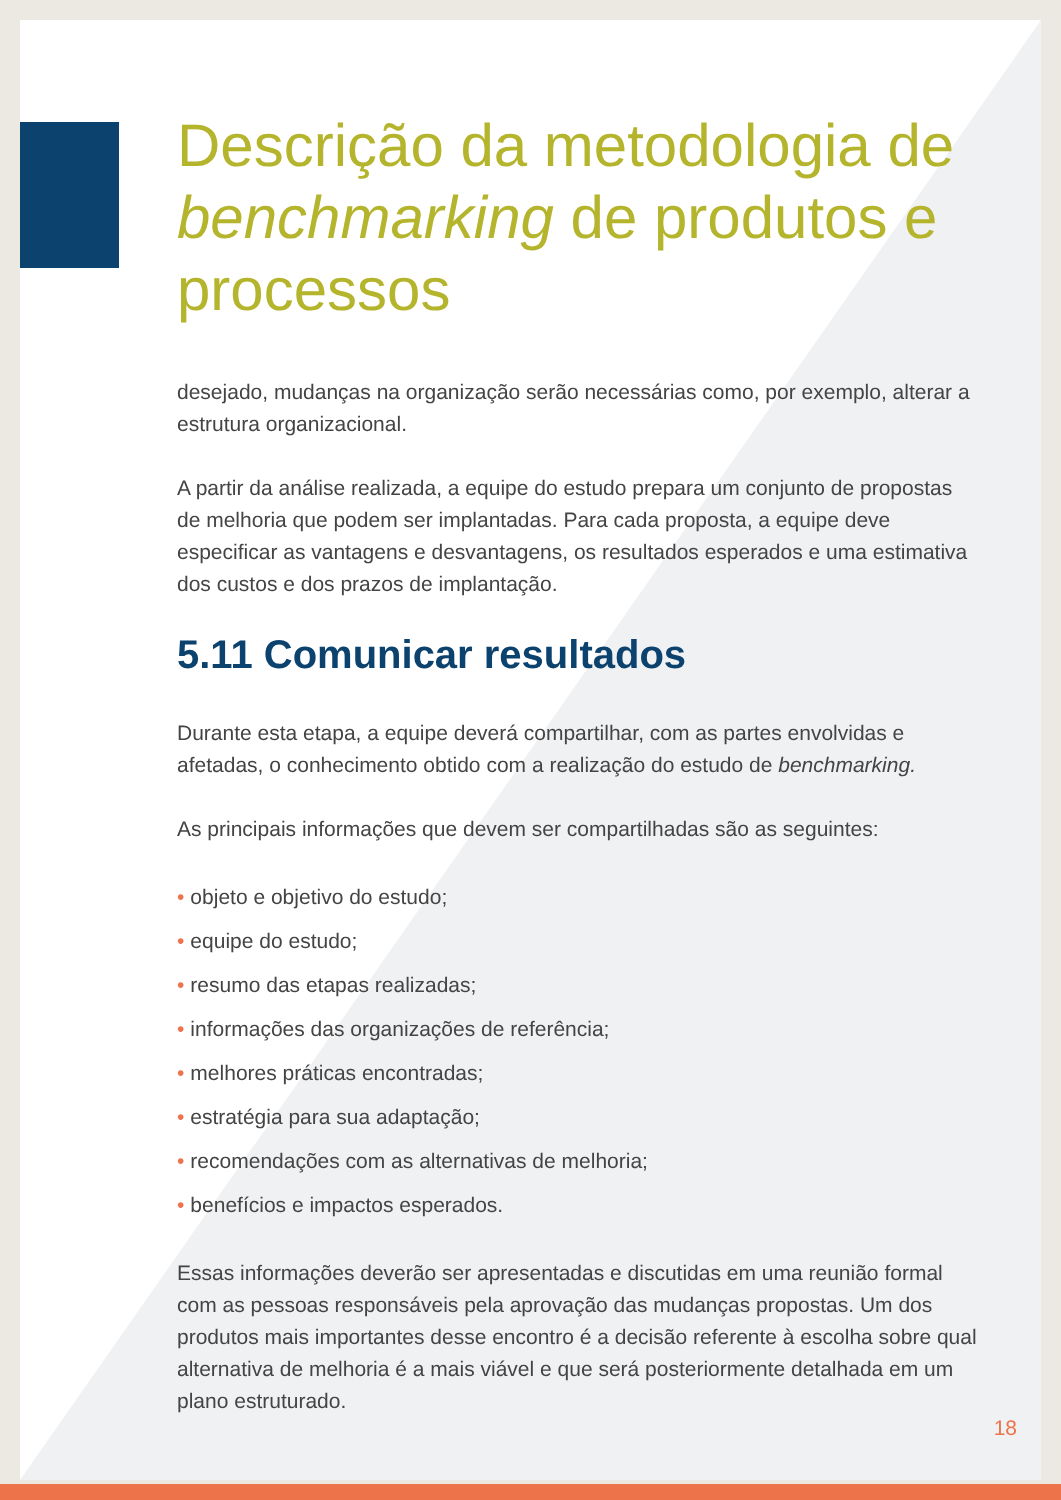Descrição da metodologia de benchmarking de produtos e processos
desejado, mudanças na organização serão necessárias como, por exemplo, alterar a estrutura organizacional.
A partir da análise realizada, a equipe do estudo prepara um conjunto de propostas de melhoria que podem ser implantadas. Para cada proposta, a equipe deve especificar as vantagens e desvantagens, os resultados esperados e uma estimativa dos custos e dos prazos de implantação.
5.11 Comunicar resultados
Durante esta etapa, a equipe deverá compartilhar, com as partes envolvidas e afetadas, o conhecimento obtido com a realização do estudo de benchmarking.
As principais informações que devem ser compartilhadas são as seguintes:
• objeto e objetivo do estudo;
• equipe do estudo;
• resumo das etapas realizadas;
• informações das organizações de referência;
• melhores práticas encontradas;
• estratégia para sua adaptação;
• recomendações com as alternativas de melhoria;
• benefícios e impactos esperados.
Essas informações deverão ser apresentadas e discutidas em uma reunião formal com as pessoas responsáveis pela aprovação das mudanças propostas. Um dos produtos mais importantes desse encontro é a decisão referente à escolha sobre qual alternativa de melhoria é a mais viável e que será posteriormente detalhada em um plano estruturado.
18